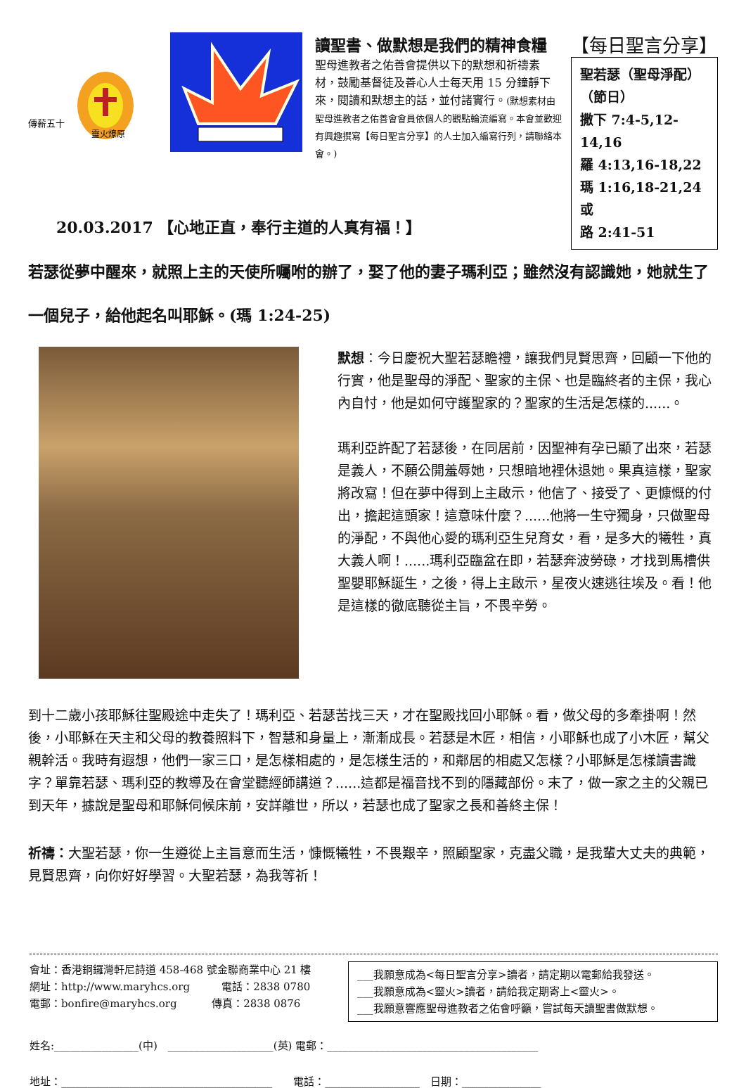傳薪五十
靈火燎原
讀聖書、做默想是我們的精神食糧
聖母進教者之佑善會提供以下的默想和祈禱素材，鼓勵基督徒及善心人士每天用 15 分鐘靜下來，閱讀和默想主的話，並付諸實行。(默想素材由聖母進教者之佑善會會員依個人的觀點輪流編寫。本會並歡迎有興趣撰寫【每日聖言分享】的人士加入編寫行列，請聯絡本會。)
【每日聖言分享】
聖若瑟（聖母淨配）
（節日）
撒下 7:4-5,12-14,16
羅 4:13,16-18,22
瑪 1:16,18-21,24 或
路 2:41-51
20.03.2017 【心地正直，奉行主道的人真有福！】
若瑟從夢中醒來，就照上主的天使所囑咐的辦了，娶了他的妻子瑪利亞；雖然沒有認識她，她就生了一個兒子，給他起名叫耶穌。(瑪 1:24-25)
默想：今日慶祝大聖若瑟瞻禮，讓我們見賢思齊，回顧一下他的行實，他是聖母的淨配、聖家的主保、也是臨終者的主保，我心內自忖，他是如何守護聖家的？聖家的生活是怎樣的......。
瑪利亞許配了若瑟後，在同居前，因聖神有孕已顯了出來，若瑟是義人，不願公開羞辱她，只想暗地裡休退她。果真這樣，聖家將改寫！但在夢中得到上主啟示，他信了、接受了、更慷慨的付出，擔起這頭家！這意味什麼？......他將一生守獨身，只做聖母的淨配，不與他心愛的瑪利亞生兒育女，看，是多大的犧牲，真大義人啊！......瑪利亞臨盆在即，若瑟奔波勞碌，才找到馬槽供聖嬰耶穌誕生，之後，得上主啟示，星夜火速逃往埃及。看！他是這樣的徹底聽從主旨，不畏辛勞。
到十二歲小孩耶穌往聖殿途中走失了！瑪利亞、若瑟苦找三天，才在聖殿找回小耶穌。看，做父母的多牽掛啊！然後，小耶穌在天主和父母的教養照料下，智慧和身量上，漸漸成長。若瑟是木匠，相信，小耶穌也成了小木匠，幫父親幹活。我時有遐想，他們一家三口，是怎樣相處的，是怎樣生活的，和鄰居的相處又怎樣？小耶穌是怎樣讀書識字？單靠若瑟、瑪利亞的教導及在會堂聽經師講道？......這都是福音找不到的隱藏部份。末了，做一家之主的父親已到天年，據說是聖母和耶穌伺候床前，安詳離世，所以，若瑟也成了聖家之長和善終主保！
祈禱：大聖若瑟，你一生遵從上主旨意而生活，慷慨犧牲，不畏艱辛，照顧聖家，克盡父職，是我輩大丈夫的典範，見賢思齊，向你好好學習。大聖若瑟，為我等祈！
會址：香港銅鑼灣軒尼詩道 458-468 號金聯商業中心 21 樓
網址：http://www.maryhcs.org　　　電話：2838 0780
電郵：bonfire@maryhcs.org　　　 傳真：2838 0876
___我願意成為<每日聖言分享>讀者，請定期以電郵給我發送。
___我願意成為<靈火>讀者，請給我定期寄上<靈火>。
___我願意響應聖母進教者之佑會呼籲，嘗試每天讀聖書做默想。
姓名:________________(中)　____________________(英) 電郵：________________________________________
地址：________________________________________　　電話：__________________　日期：_______________